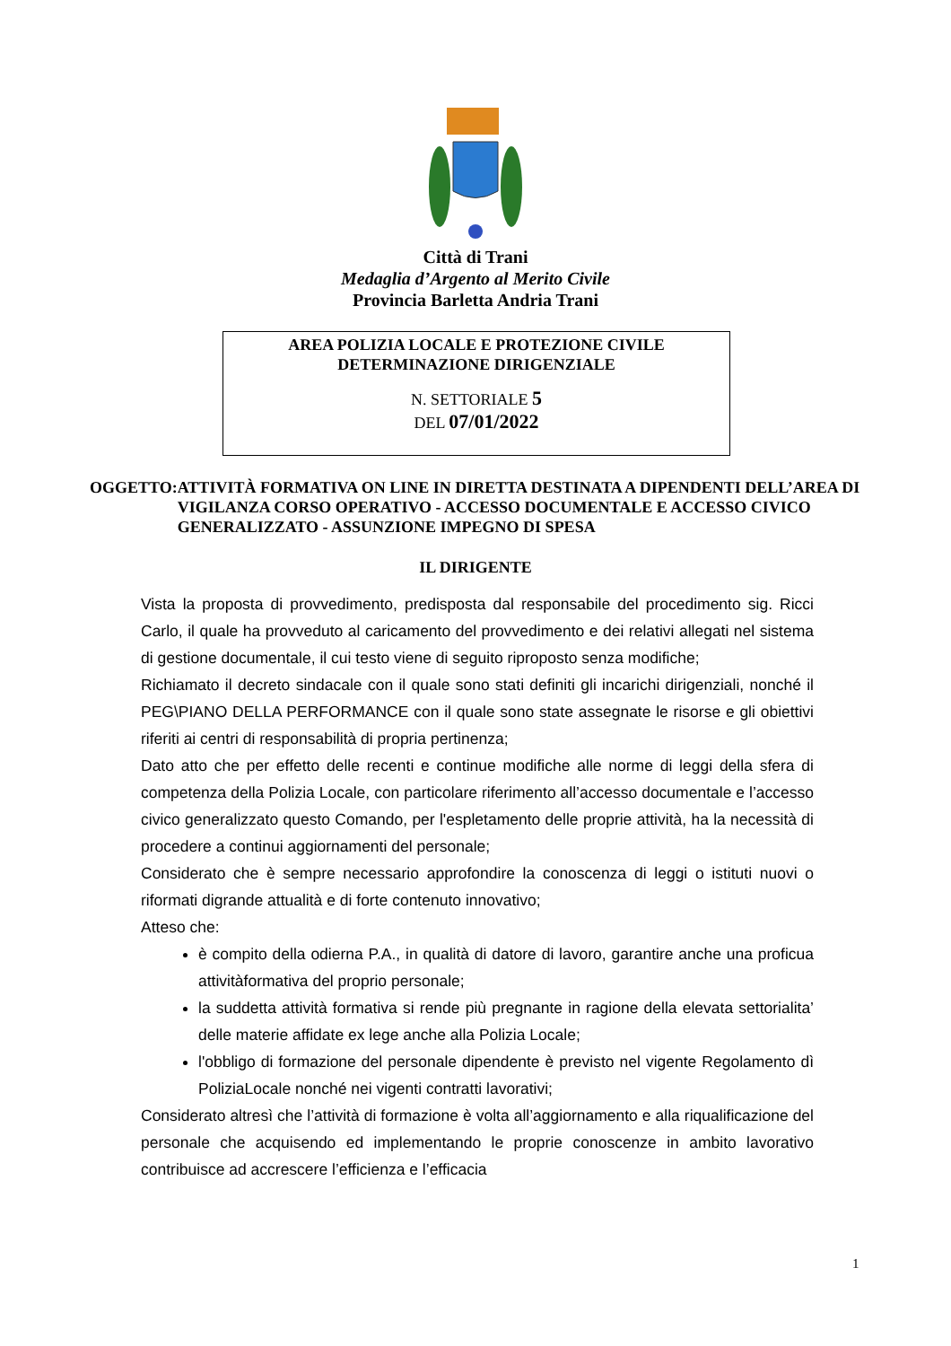Città di Trani
Medaglia d’Argento al Merito Civile
Provincia Barletta Andria Trani
AREA POLIZIA LOCALE E PROTEZIONE CIVILE
DETERMINAZIONE DIRIGENZIALE
N. SETTORIALE 5
DEL 07/01/2022
OGGETTO: ATTIVITÀ FORMATIVA ON LINE IN DIRETTA DESTINATA A DIPENDENTI DELL’AREA DI VIGILANZA CORSO OPERATIVO - ACCESSO DOCUMENTALE E ACCESSO CIVICO GENERALIZZATO - ASSUNZIONE IMPEGNO DI SPESA
IL DIRIGENTE
Vista la proposta di provvedimento, predisposta dal responsabile del procedimento sig. Ricci Carlo, il quale ha provveduto al caricamento del provvedimento e dei relativi allegati nel sistema di gestione documentale, il cui testo viene di seguito riproposto senza modifiche;
Richiamato il decreto sindacale con il quale sono stati definiti gli incarichi dirigenziali, nonché il PEG\PIANO DELLA PERFORMANCE con il quale sono state assegnate le risorse e gli obiettivi riferiti ai centri di responsabilità di propria pertinenza;
Dato atto che per effetto delle recenti e continue modifiche alle norme di leggi della sfera di competenza della Polizia Locale, con particolare riferimento all’accesso documentale e l’accesso civico generalizzato questo Comando, per l'espletamento delle proprie attività, ha la necessità di procedere a continui aggiornamenti del personale;
Considerato che è sempre necessario approfondire la conoscenza di leggi o istituti nuovi o riformati digrande attualità e di forte contenuto innovativo;
Atteso che:
è compito della odierna P.A., in qualità di datore di lavoro, garantire anche una proficua attivitàformativa del proprio personale;
la suddetta attività formativa si rende più pregnante in ragione della elevata settorialita’ delle materie affidate ex lege anche alla Polizia Locale;
l'obbligo di formazione del personale dipendente è previsto nel vigente Regolamento dì PoliziaLocale nonché nei vigenti contratti lavorativi;
Considerato altresì che l’attività di formazione è volta all’aggiornamento e alla riqualificazione del personale che acquisendo ed implementando le proprie conoscenze in ambito lavorativo contribuisce ad accrescere l’efficienza e l’efficacia
1